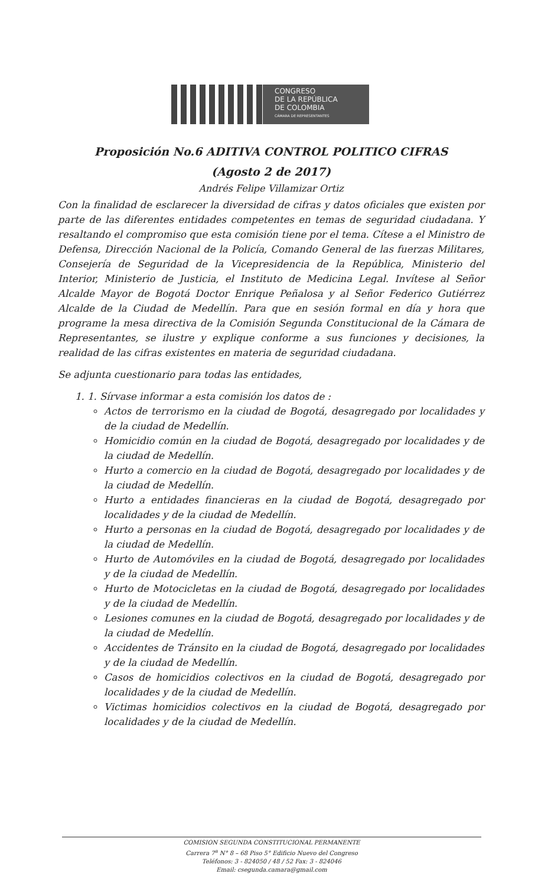CONGRESO
DE LA REPÚBLICA
DE COLOMBIA
CÁMARA DE REPRESENTANTES
Proposición No.6 ADITIVA CONTROL POLITICO CIFRAS
(Agosto 2 de 2017)
Andrés Felipe Villamizar Ortiz
Con la finalidad de esclarecer la diversidad de cifras y datos oficiales que existen por parte de las diferentes entidades competentes en temas de seguridad ciudadana. Y resaltando el compromiso que esta comisión tiene por el tema. Cítese a el Ministro de Defensa, Dirección Nacional de la Policía, Comando General de las fuerzas Militares, Consejería de Seguridad de la Vicepresidencia de la República, Ministerio del Interior, Ministerio de Justicia, el Instituto de Medicina Legal. Invítese al Señor Alcalde Mayor de Bogotá Doctor Enrique Peñalosa y al Señor Federico Gutiérrez Alcalde de la Ciudad de Medellín. Para que en sesión formal en día y hora que programe la mesa directiva de la Comisión Segunda Constitucional de la Cámara de Representantes, se ilustre y explique conforme a sus funciones y decisiones, la realidad de las cifras existentes en materia de seguridad ciudadana.
Se adjunta cuestionario para todas las entidades,
1. 1. Sírvase informar a esta comisión los datos de :
Actos de terrorismo en la ciudad de Bogotá, desagregado por localidades y de la ciudad de Medellín.
Homicidio común en la ciudad de Bogotá, desagregado por localidades y de la ciudad de Medellín.
Hurto a comercio en la ciudad de Bogotá, desagregado por localidades y de la ciudad de Medellín.
Hurto a entidades financieras en la ciudad de Bogotá, desagregado por localidades y de la ciudad de Medellín.
Hurto a personas en la ciudad de Bogotá, desagregado por localidades y de la ciudad de Medellín.
Hurto de Automóviles en la ciudad de Bogotá, desagregado por localidades y de la ciudad de Medellín.
Hurto de Motocicletas en la ciudad de Bogotá, desagregado por localidades y de la ciudad de Medellín.
Lesiones comunes en la ciudad de Bogotá, desagregado por localidades y de la ciudad de Medellín.
Accidentes de Tránsito en la ciudad de Bogotá, desagregado por localidades y de la ciudad de Medellín.
Casos de homicidios colectivos en la ciudad de Bogotá, desagregado por localidades y de la ciudad de Medellín.
Victimas homicidios colectivos en la ciudad de Bogotá, desagregado por localidades y de la ciudad de Medellín.
COMISION SEGUNDA CONSTITUCIONAL PERMANENTE
Carrera 7<sup>a</sup> N° 8 – 68 Piso 5° Edificio Nuevo del Congreso
Teléfonos: 3 - 824050 / 48 / 52 Fax: 3 - 824046
Email: csegunda.camara@gmail.com